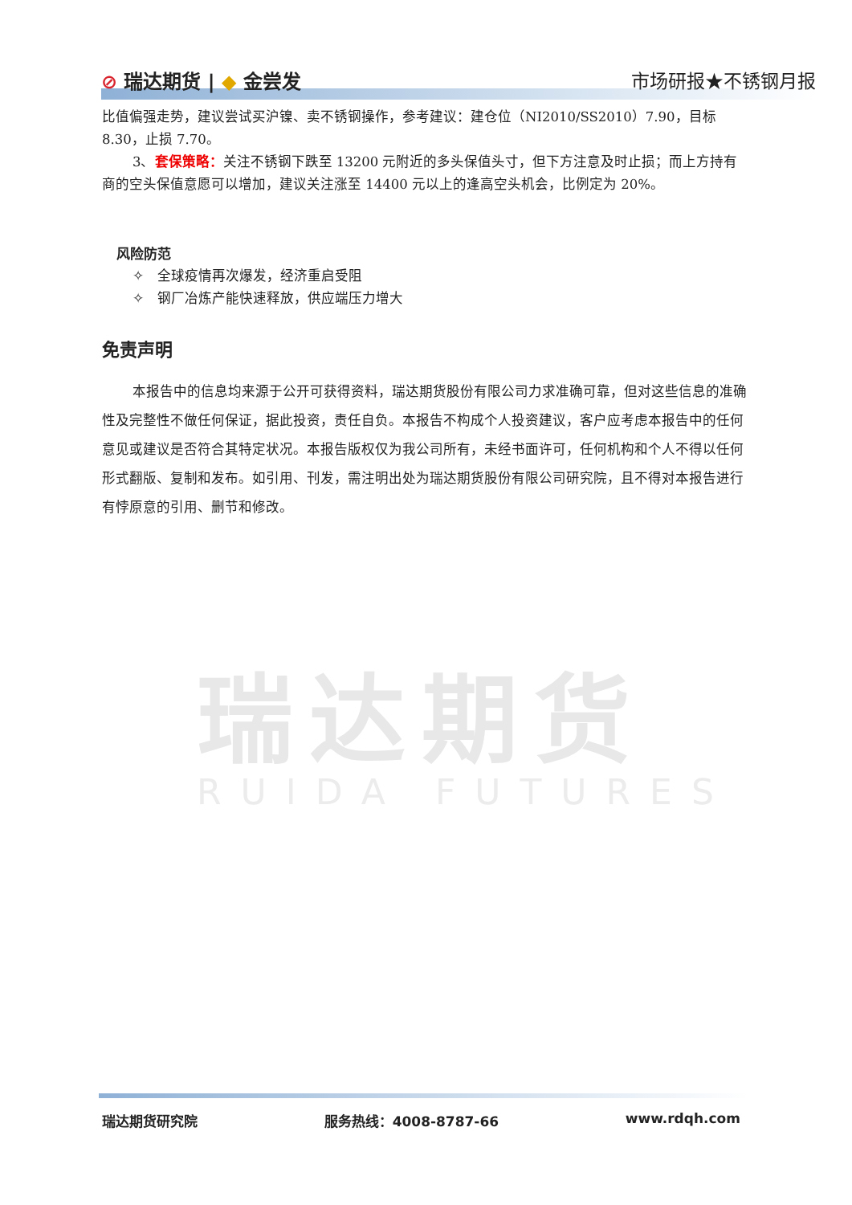瑞达期货
RUIDA FUTURES
⊘ 瑞达期货 | ◆ 金尝发 市场研报★不锈钢月报
比值偏强走势，建议尝试买沪镍、卖不锈钢操作，参考建议：建仓位（NI2010/SS2010）7.90，目标8.30，止损 7.70。
3、套保策略：关注不锈钢下跌至 13200 元附近的多头保值头寸，但下方注意及时止损；而上方持有商的空头保值意愿可以增加，建议关注涨至 14400 元以上的逢高空头机会，比例定为 20%。
风险防范
✧　全球疫情再次爆发，经济重启受阻
✧　钢厂冶炼产能快速释放，供应端压力增大
免责声明
本报告中的信息均来源于公开可获得资料，瑞达期货股份有限公司力求准确可靠，但对这些信息的准确性及完整性不做任何保证，据此投资，责任自负。本报告不构成个人投资建议，客户应考虑本报告中的任何意见或建议是否符合其特定状况。本报告版权仅为我公司所有，未经书面许可，任何机构和个人不得以任何形式翻版、复制和发布。如引用、刊发，需注明出处为瑞达期货股份有限公司研究院，且不得对本报告进行有悖原意的引用、删节和修改。
瑞达期货研究院 服务热线：4008-8787-66 www.rdqh.com